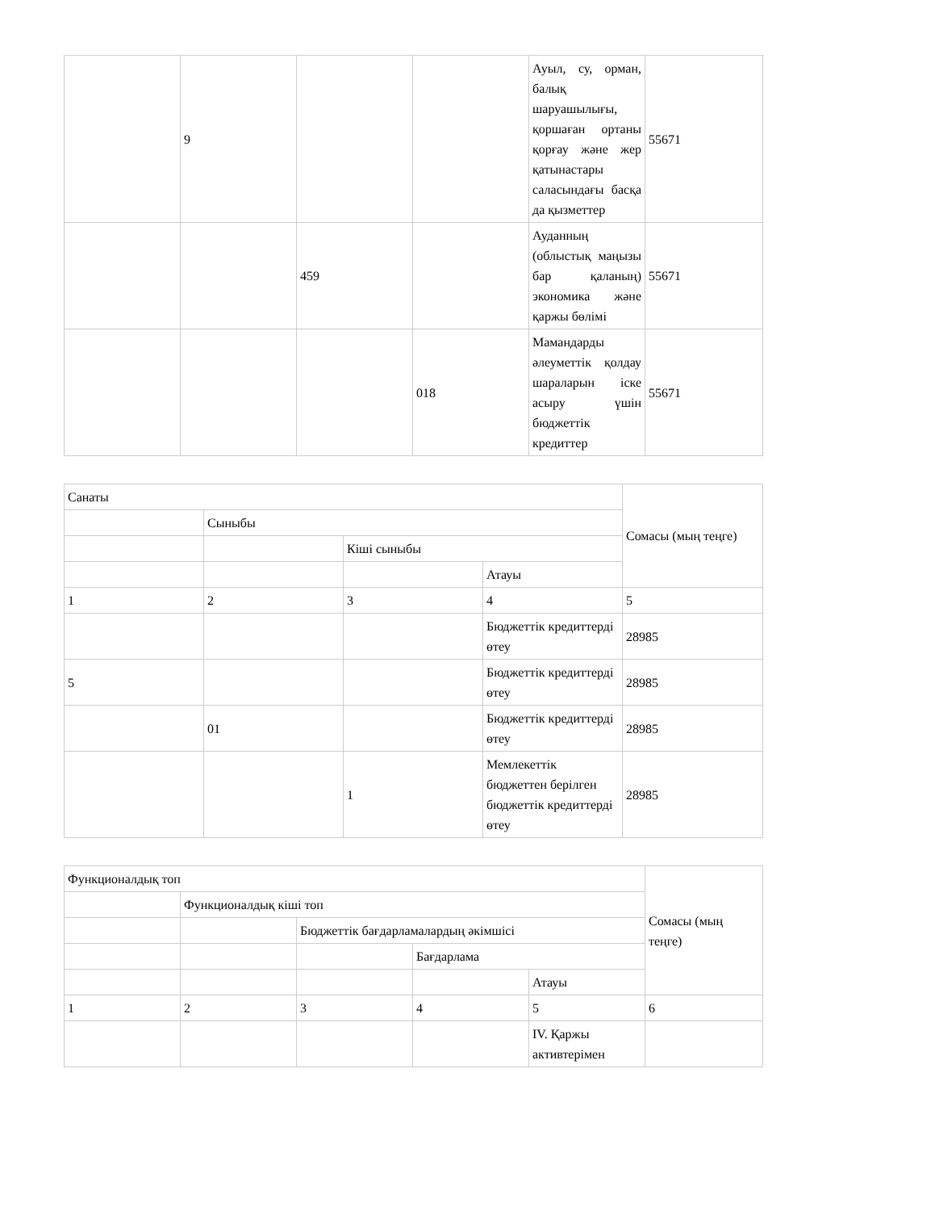| | 9 | | | Ауыл, су, орман, балық шаруашылығы, қоршаған ортаны қорғау және жер қатынастары саласындағы басқа да қызметтер | 55671 |
| | | 459 | | Ауданның (облыстық маңызы бар қаланың) экономика және қаржы бөлімі | 55671 |
| | | | 018 | Мамандарды әлеуметтік қолдау шараларын іске асыру үшін бюджеттік кредиттер | 55671 |
| Санаты | | | | Сомасы (мың теңге) |
| --- | --- | --- | --- | --- |
| | Сыныбы | | | |
| | | Кіші сыныбы | | |
| | | | Атауы | |
| 1 | 2 | 3 | 4 | 5 |
| | | | Бюджеттік кредиттерді өтеу | 28985 |
| 5 | | | Бюджеттік кредиттерді өтеу | 28985 |
| | 01 | | Бюджеттік кредиттерді өтеу | 28985 |
| | | 1 | Мемлекеттік бюджеттен берілген бюджеттік кредиттерді өтеу | 28985 |
| Функционалдық топ | | | | | Сомасы (мың теңге) |
| --- | --- | --- | --- | --- | --- |
| | Функционалдық кіші топ | | | | |
| | | Бюджеттік бағдарламалардың әкімшісі | | | |
| | | | Бағдарлама | | |
| | | | | Атауы | |
| 1 | 2 | 3 | 4 | 5 | 6 |
| | | | | IV. Қаржы активтерімен | |